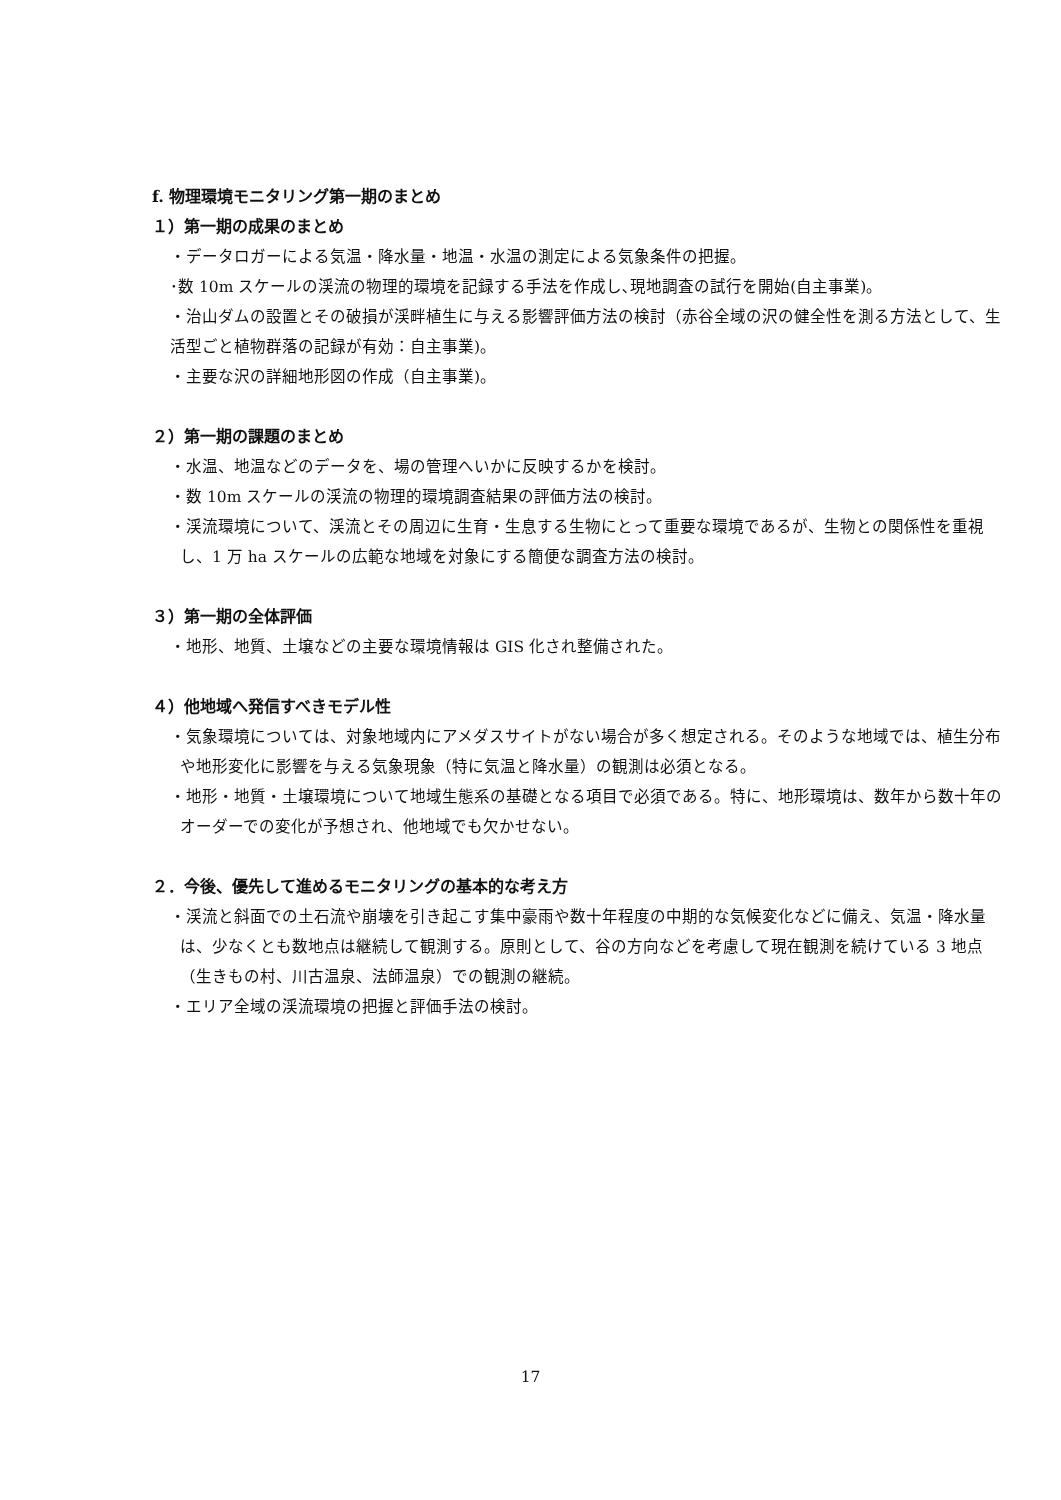f. 物理環境モニタリング第一期のまとめ
１）第一期の成果のまとめ
・データロガーによる気温・降水量・地温・水温の測定による気象条件の把握。
･数 10m スケールの渓流の物理的環境を記録する手法を作成し､現地調査の試行を開始(自主事業)。
・治山ダムの設置とその破損が渓畔植生に与える影響評価方法の検討（赤谷全域の沢の健全性を測る方法として、生活型ごと植物群落の記録が有効：自主事業)。
・主要な沢の詳細地形図の作成（自主事業)。
２）第一期の課題のまとめ
・水温、地温などのデータを、場の管理へいかに反映するかを検討。
・数 10m スケールの渓流の物理的環境調査結果の評価方法の検討。
・渓流環境について、渓流とその周辺に生育・生息する生物にとって重要な環境であるが、生物との関係性を重視し、1 万 ha スケールの広範な地域を対象にする簡便な調査方法の検討。
３）第一期の全体評価
・地形、地質、土壌などの主要な環境情報は GIS 化され整備された。
４）他地域へ発信すべきモデル性
・気象環境については、対象地域内にアメダスサイトがない場合が多く想定される。そのような地域では、植生分布や地形変化に影響を与える気象現象（特に気温と降水量）の観測は必須となる。
・地形・地質・土壌環境について地域生態系の基礎となる項目で必須である。特に、地形環境は、数年から数十年のオーダーでの変化が予想され、他地域でも欠かせない。
２．今後、優先して進めるモニタリングの基本的な考え方
・渓流と斜面での土石流や崩壊を引き起こす集中豪雨や数十年程度の中期的な気候変化などに備え、気温・降水量は、少なくとも数地点は継続して観測する。原則として、谷の方向などを考慮して現在観測を続けている 3 地点（生きもの村、川古温泉、法師温泉）での観測の継続。
・エリア全域の渓流環境の把握と評価手法の検討。
17